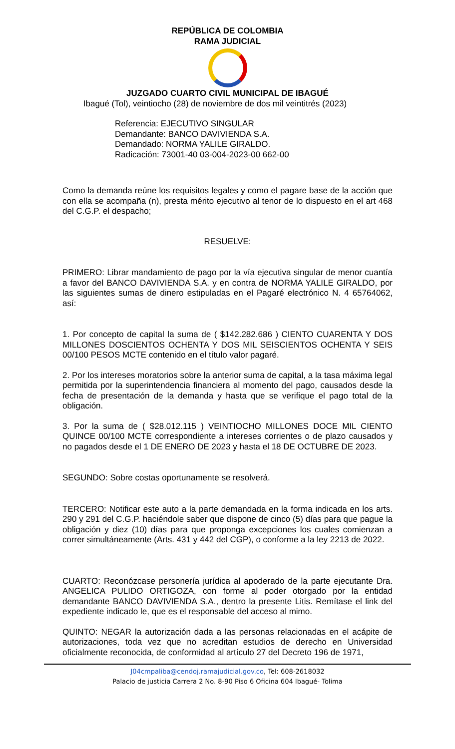REPÚBLICA DE COLOMBIA
RAMA JUDICIAL
JUZGADO CUARTO CIVIL MUNICIPAL DE IBAGUÉ
Ibagué (Tol), veintiocho (28) de noviembre de dos mil veintitrés (2023)
Referencia: EJECUTIVO SINGULAR
Demandante: BANCO DAVIVIENDA S.A.
Demandado: NORMA YALILE GIRALDO.
Radicación: 73001-40 03-004-2023-00 662-00
Como la demanda reúne los requisitos legales y como el pagare base de la acción que con ella se acompaña (n), presta mérito ejecutivo al tenor de lo dispuesto en el art 468 del C.G.P. el despacho;
RESUELVE:
PRIMERO: Librar mandamiento de pago por la vía ejecutiva singular de menor cuantía a favor del BANCO DAVIVIENDA S.A. y en contra de NORMA YALILE GIRALDO, por las siguientes sumas de dinero estipuladas en el Pagaré electrónico N. 4 65764062, así:
1. Por concepto de capital la suma de ( $142.282.686 ) CIENTO CUARENTA Y DOS MILLONES DOSCIENTOS OCHENTA Y DOS MIL SEISCIENTOS OCHENTA Y SEIS 00/100 PESOS MCTE contenido en el título valor pagaré.
2. Por los intereses moratorios sobre la anterior suma de capital, a la tasa máxima legal permitida por la superintendencia financiera al momento del pago, causados desde la fecha de presentación de la demanda y hasta que se verifique el pago total de la obligación.
3. Por la suma de ( $28.012.115 ) VEINTIOCHO MILLONES DOCE MIL CIENTO QUINCE 00/100 MCTE correspondiente a intereses corrientes o de plazo causados y no pagados desde el 1 DE ENERO DE 2023 y hasta el 18 DE OCTUBRE DE 2023.
SEGUNDO: Sobre costas oportunamente se resolverá.
TERCERO: Notificar este auto a la parte demandada en la forma indicada en los arts. 290 y 291 del C.G.P. haciéndole saber que dispone de cinco (5) días para que pague la obligación y diez (10) días para que proponga excepciones los cuales comienzan a correr simultáneamente (Arts. 431 y 442 del CGP), o conforme a la ley 2213 de 2022.
CUARTO: Reconózcase personería jurídica al apoderado de la parte ejecutante Dra. ANGELICA PULIDO ORTIGOZA, con forme al poder otorgado por la entidad demandante BANCO DAVIVIENDA S.A., dentro la presente Litis. Remítase el link del expediente indicado le, que es el responsable del acceso al mimo.
QUINTO: NEGAR la autorización dada a las personas relacionadas en el acápite de autorizaciones, toda vez que no acreditan estudios de derecho en Universidad oficialmente reconocida, de conformidad al artículo 27 del Decreto 196 de 1971,
J04cmpaliba@cendoj.ramajudicial.gov.co, Tel: 608-2618032
Palacio de justicia Carrera 2 No. 8-90 Piso 6 Oficina 604 Ibagué- Tolima